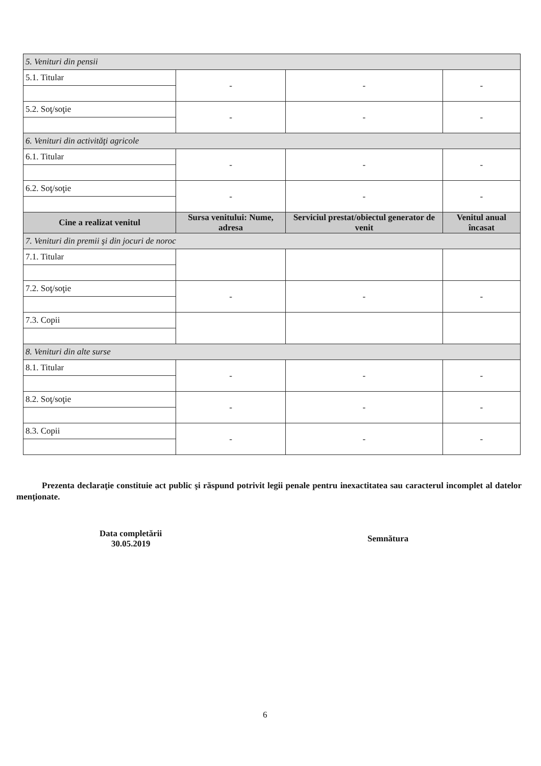| 5. Venituri din pensii | | | |
| 5.1. Titular | - | - | - |
| 5.2. Soţ/soţie | - | - | - |
| 6. Venituri din activităţi agricole | | | |
| 6.1. Titular | - | - | - |
| 6.2. Soţ/soţie | - | - | - |
| Cine a realizat venitul | Sursa venitului: Nume, adresa | Serviciul prestat/obiectul generator de venit | Venitul anual încasat |
| 7. Venituri din premii şi din jocuri de noroc | | | |
| 7.1. Titular | | | |
| 7.2. Soţ/soţie | - | - | - |
| 7.3. Copii | | | |
| 8. Venituri din alte surse | | | |
| 8.1. Titular | - | - | - |
| 8.2. Soţ/soţie | - | - | - |
| 8.3. Copii | - | - | - |
Prezenta declaraţie constituie act public şi răspund potrivit legii penale pentru inexactitatea sau caracterul incomplet al datelor menţionate.
Data completării
30.05.2019
Semnătura
6